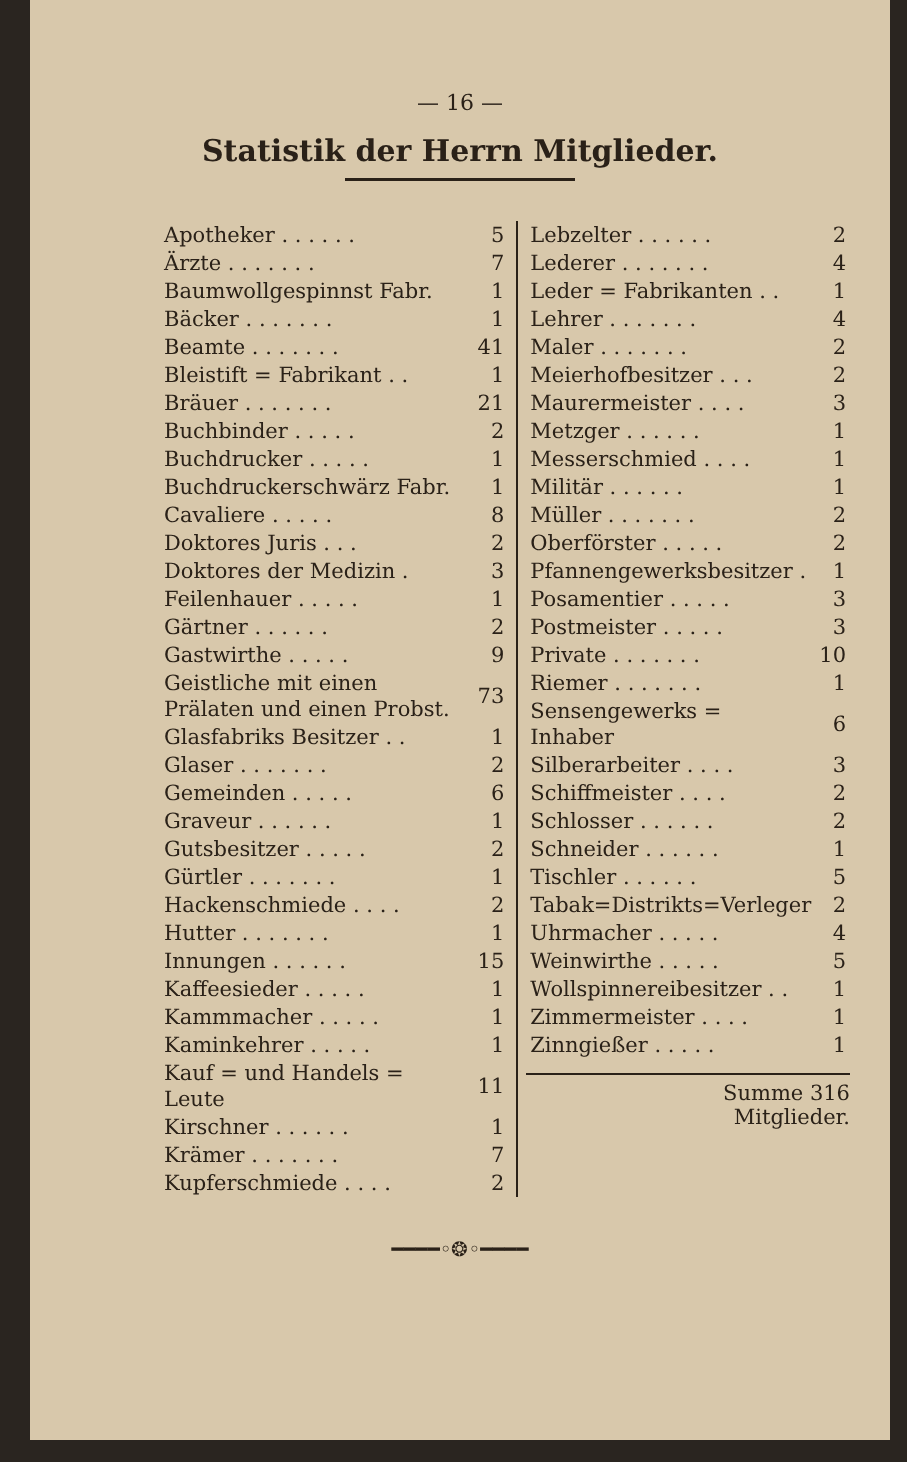— 16 —
Statistik der Herrn Mitglieder.
| Apotheker . . . . . . | 5 |
| Ärzte . . . . . . . | 7 |
| Baumwollgespinnst Fabr. | 1 |
| Bäcker . . . . . . . | 1 |
| Beamte . . . . . . . | 41 |
| Bleistift = Fabrikant . . | 1 |
| Bräuer . . . . . . . | 21 |
| Buchbinder . . . . . | 2 |
| Buchdrucker . . . . . | 1 |
| Buchdruckerschwärz Fabr. | 1 |
| Cavaliere . . . . . | 8 |
| Doktores Juris . . . | 2 |
| Doktores der Medizin . | 3 |
| Feilenhauer . . . . . | 1 |
| Gärtner . . . . . . | 2 |
| Gastwirthe . . . . . | 9 |
| Geistliche mit einen Prälaten und einen Probst. | 73 |
| Glasfabriks Besitzer . . | 1 |
| Glaser . . . . . . . | 2 |
| Gemeinden . . . . . | 6 |
| Graveur . . . . . . | 1 |
| Gutsbesitzer . . . . . | 2 |
| Gürtler . . . . . . . | 1 |
| Hackenschmiede . . . . | 2 |
| Hutter . . . . . . . | 1 |
| Innungen . . . . . . | 15 |
| Kaffeesieder . . . . . | 1 |
| Kammmacher . . . . . | 1 |
| Kaminkehrer . . . . . | 1 |
| Kauf = und Handels = Leute | 11 |
| Kirschner . . . . . . | 1 |
| Krämer . . . . . . . | 7 |
| Kupferschmiede . . . . | 2 |
| Lebzelter . . . . . . | 2 |
| Lederer . . . . . . . | 4 |
| Leder = Fabrikanten . . | 1 |
| Lehrer . . . . . . . | 4 |
| Maler . . . . . . . | 2 |
| Meierhofbesitzer . . . | 2 |
| Maurermeister . . . . | 3 |
| Metzger . . . . . . | 1 |
| Messerschmied . . . . | 1 |
| Militär . . . . . . | 1 |
| Müller . . . . . . . | 2 |
| Oberförster . . . . . | 2 |
| Pfannengewerksbesitzer . | 1 |
| Posamentier . . . . . | 3 |
| Postmeister . . . . . | 3 |
| Private . . . . . . . | 10 |
| Riemer . . . . . . . | 1 |
| Sensengewerks = Inhaber | 6 |
| Silberarbeiter . . . . | 3 |
| Schiffmeister . . . . | 2 |
| Schlosser . . . . . . | 2 |
| Schneider . . . . . . | 1 |
| Tischler . . . . . . | 5 |
| Tabak=Distrikts=Verleger | 2 |
| Uhrmacher . . . . . | 4 |
| Weinwirthe . . . . . | 5 |
| Wollspinnereibesitzer . . | 1 |
| Zimmermeister . . . . | 1 |
| Zinngießer . . . . . | 1 |
Summe 316
Mitglieder.
━━━━◦❂◦━━━━